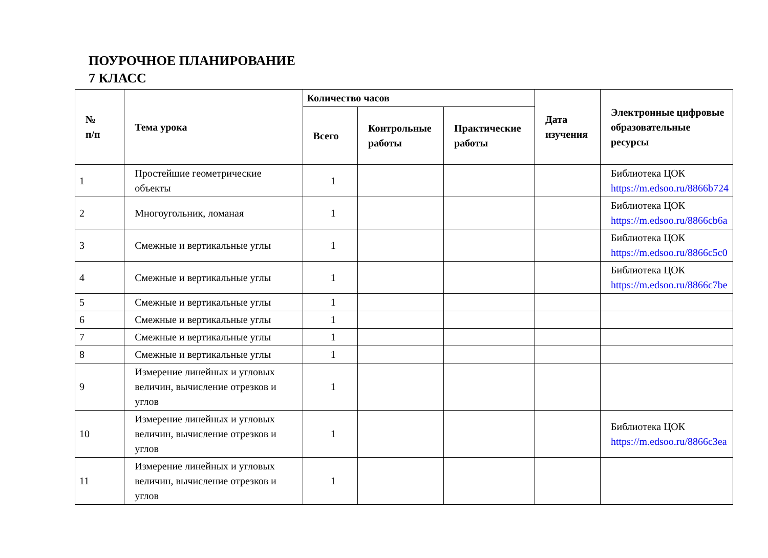ПОУРОЧНОЕ ПЛАНИРОВАНИЕ
7 КЛАСС
| № п/п | Тема урока | Количество часов | | | Дата изучения | Электронные цифровые образовательные ресурсы |
| --- | --- | --- | --- | --- | --- | --- |
| | | Всего | Контрольные работы | Практические работы | | |
| 1 | Простейшие геометрические объекты | 1 | | | | Библиотека ЦОК https://m.edsoo.ru/8866b724 |
| 2 | Многоугольник, ломаная | 1 | | | | Библиотека ЦОК https://m.edsoo.ru/8866cb6a |
| 3 | Смежные и вертикальные углы | 1 | | | | Библиотека ЦОК https://m.edsoo.ru/8866c5c0 |
| 4 | Смежные и вертикальные углы | 1 | | | | Библиотека ЦОК https://m.edsoo.ru/8866c7be |
| 5 | Смежные и вертикальные углы | 1 | | | | |
| 6 | Смежные и вертикальные углы | 1 | | | | |
| 7 | Смежные и вертикальные углы | 1 | | | | |
| 8 | Смежные и вертикальные углы | 1 | | | | |
| 9 | Измерение линейных и угловых величин, вычисление отрезков и углов | 1 | | | | |
| 10 | Измерение линейных и угловых величин, вычисление отрезков и углов | 1 | | | | Библиотека ЦОК https://m.edsoo.ru/8866c3ea |
| 11 | Измерение линейных и угловых величин, вычисление отрезков и углов | 1 | | | | |